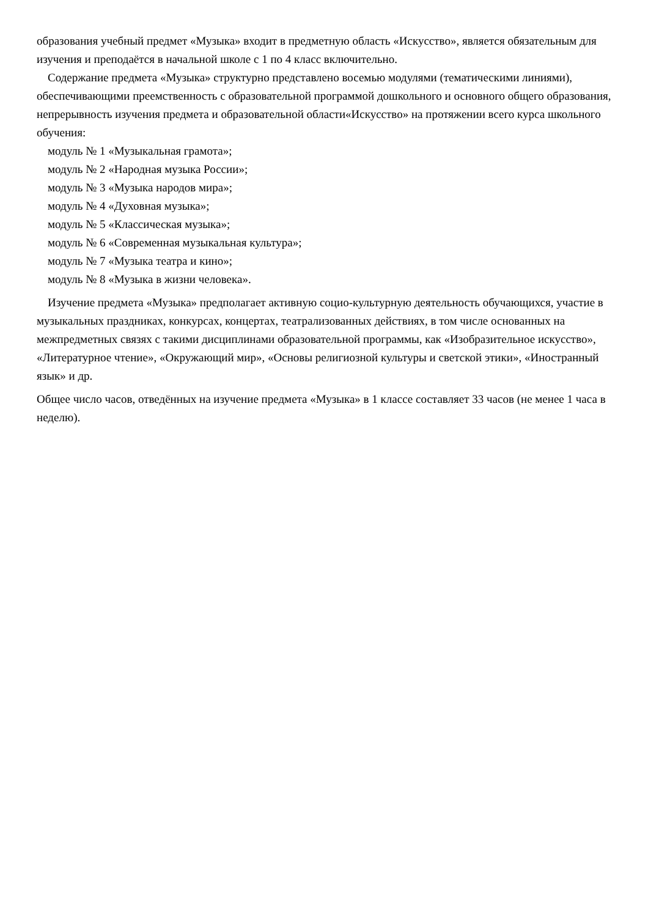образования учебный предмет «Музыка» входит в предметную область «Искусство», является обязательным для изучения и преподаётся в начальной школе с 1 по 4 класс включительно.
Содержание предмета «Музыка» структурно представлено восемью модулями (тематическими линиями), обеспечивающими преемственность с образовательной программой дошкольного и основного общего образования, непрерывность изучения предмета и образовательной области«Искусство» на протяжении всего курса школьного обучения:
модуль № 1 «Музыкальная грамота»;
модуль № 2 «Народная музыка России»;
модуль № 3 «Музыка народов мира»;
модуль № 4 «Духовная музыка»;
модуль № 5 «Классическая музыка»;
модуль № 6 «Современная музыкальная культура»;
модуль № 7 «Музыка театра и кино»;
модуль № 8 «Музыка в жизни человека».
Изучение предмета «Музыка» предполагает активную социо-культурную деятельность обучающихся, участие в музыкальных праздниках, конкурсах, концертах, театрализованных действиях, в том числе основанных на межпредметных связях с такими дисциплинами образовательной программы, как «Изобразительное искусство», «Литературное чтение», «Окружающий мир», «Основы религиозной культуры и светской этики», «Иностранный язык» и др.
Общее число часов, отведённых на изучение предмета «Музыка» в 1 классе составляет 33 часов (не менее 1 часа в неделю).